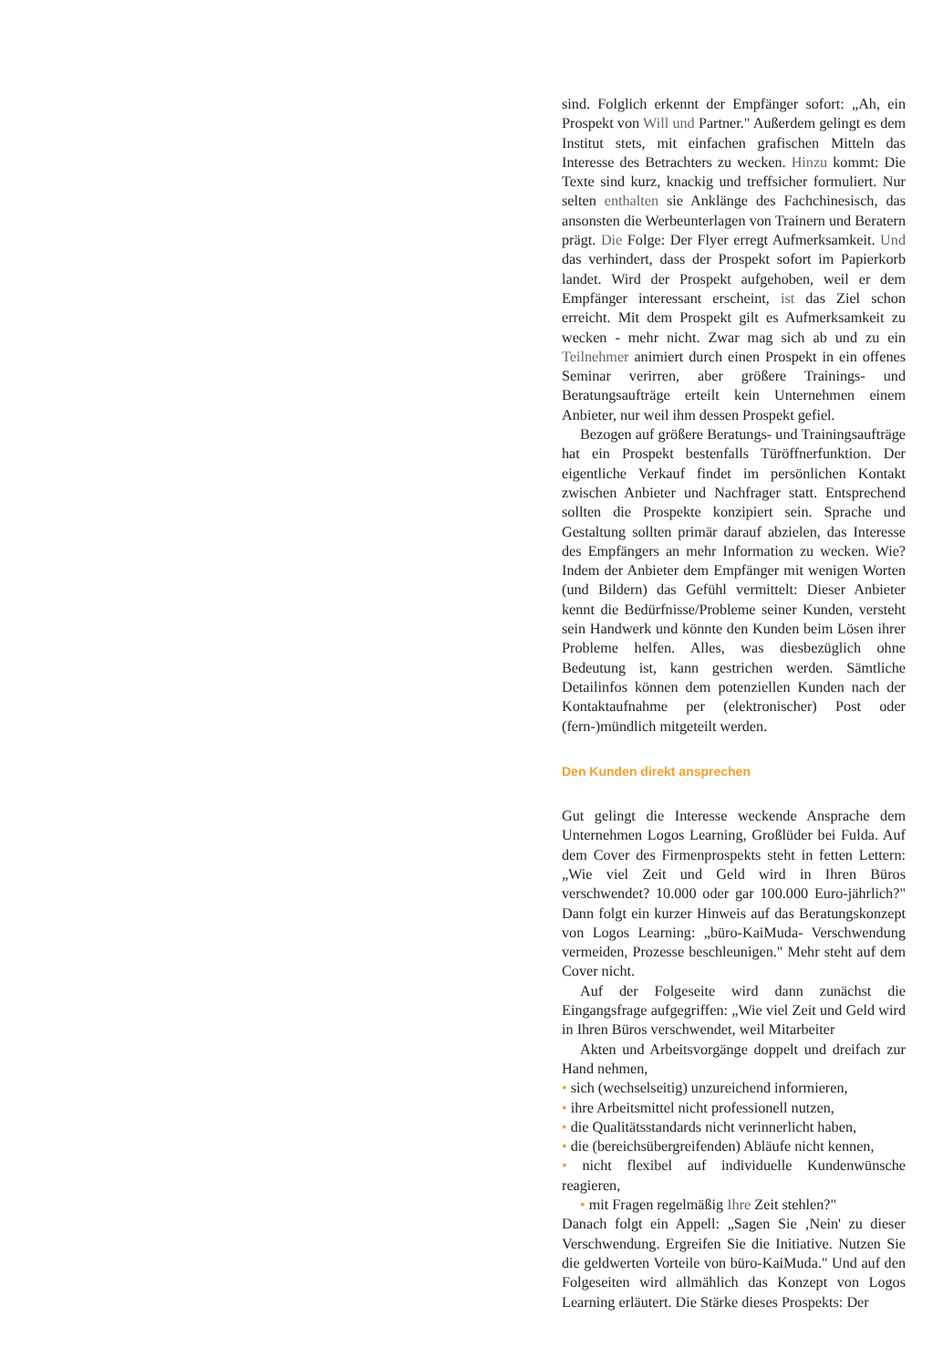sind. Folglich erkennt der Empfänger sofort: „Ah, ein Prospekt von Will und Partner." Außerdem gelingt es dem Institut stets, mit einfachen grafischen Mitteln das Interesse des Betrachters zu wecken. Hinzu kommt: Die Texte sind kurz, knackig und treffsicher formuliert. Nur selten enthalten sie Anklänge des Fachchinesisch, das ansonsten die Werbeunterlagen von Trainern und Beratern prägt. Die Folge: Der Flyer erregt Aufmerksamkeit. Und das verhindert, dass der Prospekt sofort im Papierkorb landet. Wird der Prospekt aufgehoben, weil er dem Empfänger interessant erscheint, ist das Ziel schon erreicht. Mit dem Prospekt gilt es Aufmerksamkeit zu wecken - mehr nicht. Zwar mag sich ab und zu ein Teilnehmer animiert durch einen Prospekt in ein offenes Seminar verirren, aber größere Trainings- und Beratungsaufträge erteilt kein Unternehmen einem Anbieter, nur weil ihm dessen Prospekt gefiel.
Bezogen auf größere Beratungs- und Trainingsaufträge hat ein Prospekt bestenfalls Türöffnerfunktion. Der eigentliche Verkauf findet im persönlichen Kontakt zwischen Anbieter und Nachfrager statt. Entsprechend sollten die Prospekte konzipiert sein. Sprache und Gestaltung sollten primär darauf abzielen, das Interesse des Empfängers an mehr Information zu wecken. Wie? Indem der Anbieter dem Empfänger mit wenigen Worten (und Bildern) das Gefühl vermittelt: Dieser Anbieter kennt die Bedürfnisse/Probleme seiner Kunden, versteht sein Handwerk und könnte den Kunden beim Lösen ihrer Probleme helfen. Alles, was diesbezüglich ohne Bedeutung ist, kann gestrichen werden. Sämtliche Detailinfos können dem potenziellen Kunden nach der Kontaktaufnahme per (elektronischer) Post oder (fern-)mündlich mitgeteilt werden.
Den Kunden direkt ansprechen
Gut gelingt die Interesse weckende Ansprache dem Unternehmen Logos Learning, Großlüder bei Fulda. Auf dem Cover des Firmenprospekts steht in fetten Lettern: „Wie viel Zeit und Geld wird in Ihren Büros verschwendet? 10.000 oder gar 100.000 Euro-jährlich?" Dann folgt ein kurzer Hinweis auf das Beratungskonzept von Logos Learning: „büro-KaiMuda- Verschwendung vermeiden, Prozesse beschleunigen." Mehr steht auf dem Cover nicht.
Auf der Folgeseite wird dann zunächst die Eingangsfrage aufgegriffen: „Wie viel Zeit und Geld wird in Ihren Büros verschwendet, weil Mitarbeiter
Akten und Arbeitsvorgänge doppelt und dreifach zur Hand nehmen,
• sich (wechselseitig) unzureichend informieren,
• ihre Arbeitsmittel nicht professionell nutzen,
• die Qualitätsstandards nicht verinnerlicht haben,
• die (bereichsübergreifenden) Abläufe nicht kennen,
• nicht flexibel auf individuelle Kundenwünsche reagieren,
• mit Fragen regelmäßig Ihre Zeit stehlen?"
Danach folgt ein Appell: „Sagen Sie ‚Nein' zu dieser Verschwendung. Ergreifen Sie die Initiative. Nutzen Sie die geldwerten Vorteile von büro-KaiMuda." Und auf den Folgeseiten wird allmählich das Konzept von Logos Learning erläutert. Die Stärke dieses Prospekts: Der